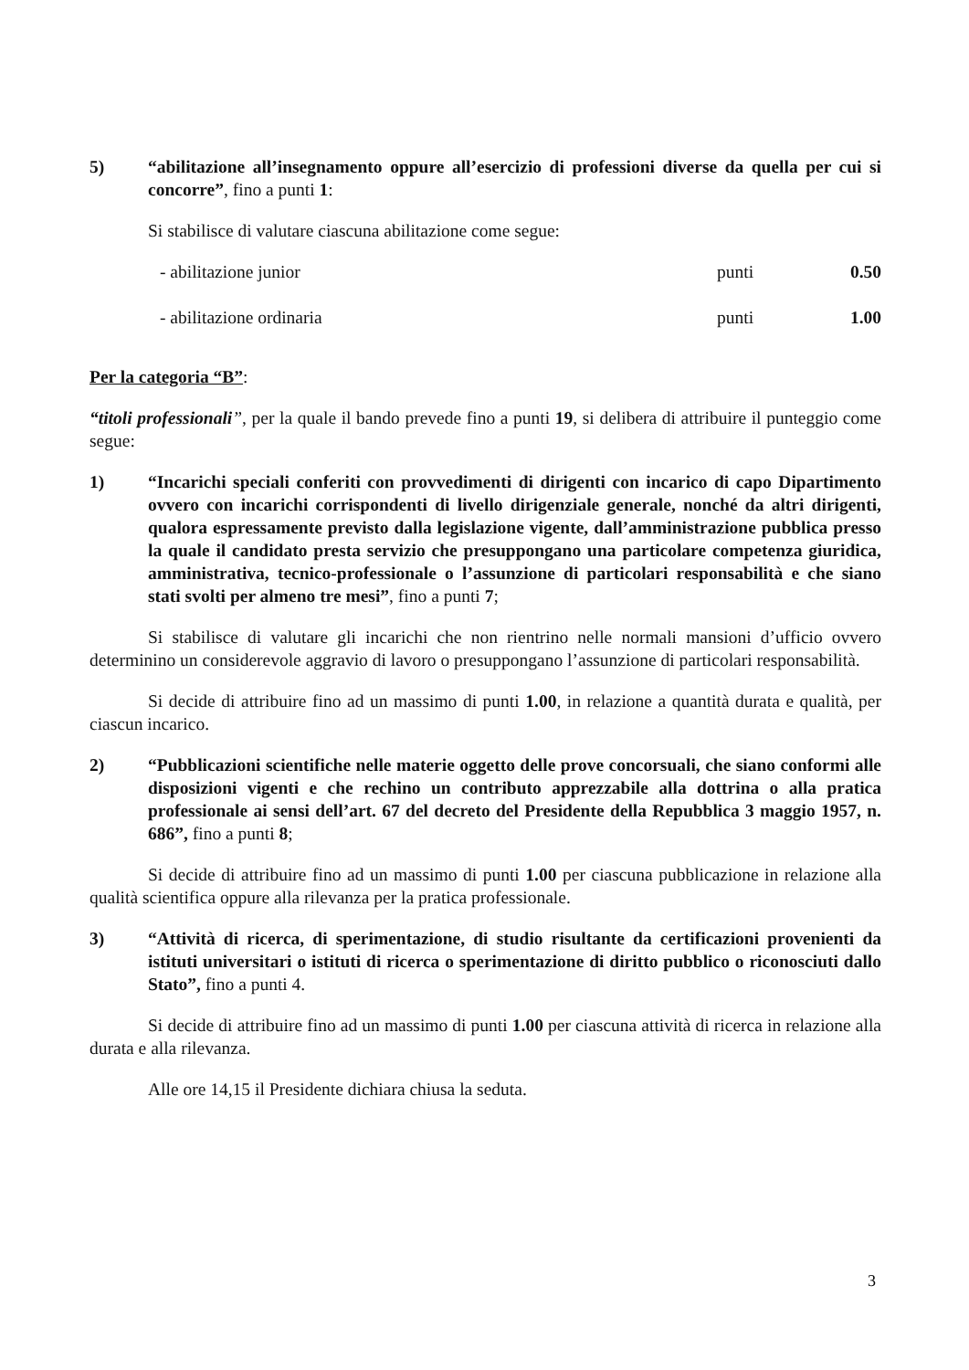5) “abilitazione all’insegnamento oppure all’esercizio di professioni diverse da quella per cui si concorre”, fino a punti 1:
Si stabilisce di valutare ciascuna abilitazione come segue:
- abilitazione junior punti 0.50
- abilitazione ordinaria punti 1.00
Per la categoria “B”:
“titoli professionali”, per la quale il bando prevede fino a punti 19, si delibera di attribuire il punteggio come segue:
1) “Incarichi speciali conferiti con provvedimenti di dirigenti con incarico di capo Dipartimento ovvero con incarichi corrispondenti di livello dirigenziale generale, nonché da altri dirigenti, qualora espressamente previsto dalla legislazione vigente, dall’amministrazione pubblica presso la quale il candidato presta servizio che presuppongano una particolare competenza giuridica, amministrativa, tecnico-professionale o l’assunzione di particolari responsabilità e che siano stati svolti per almeno tre mesi”, fino a punti 7;
Si stabilisce di valutare gli incarichi che non rientrino nelle normali mansioni d’ufficio ovvero determinino un considerevole aggravio di lavoro o presuppongano l’assunzione di particolari responsabilità.
Si decide di attribuire fino ad un massimo di punti 1.00, in relazione a quantità durata e qualità, per ciascun incarico.
2) “Pubblicazioni scientifiche nelle materie oggetto delle prove concorsuali, che siano conformi alle disposizioni vigenti e che rechino un contributo apprezzabile alla dottrina o alla pratica professionale ai sensi dell’art. 67 del decreto del Presidente della Repubblica 3 maggio 1957, n. 686”, fino a punti 8;
Si decide di attribuire fino ad un massimo di punti 1.00 per ciascuna pubblicazione in relazione alla qualità scientifica oppure alla rilevanza per la pratica professionale.
3) “Attività di ricerca, di sperimentazione, di studio risultante da certificazioni provenienti da istituti universitari o istituti di ricerca o sperimentazione di diritto pubblico o riconosciuti dallo Stato”, fino a punti 4.
Si decide di attribuire fino ad un massimo di punti 1.00 per ciascuna attività di ricerca in relazione alla durata e alla rilevanza.
Alle ore 14,15 il Presidente dichiara chiusa la seduta.
3